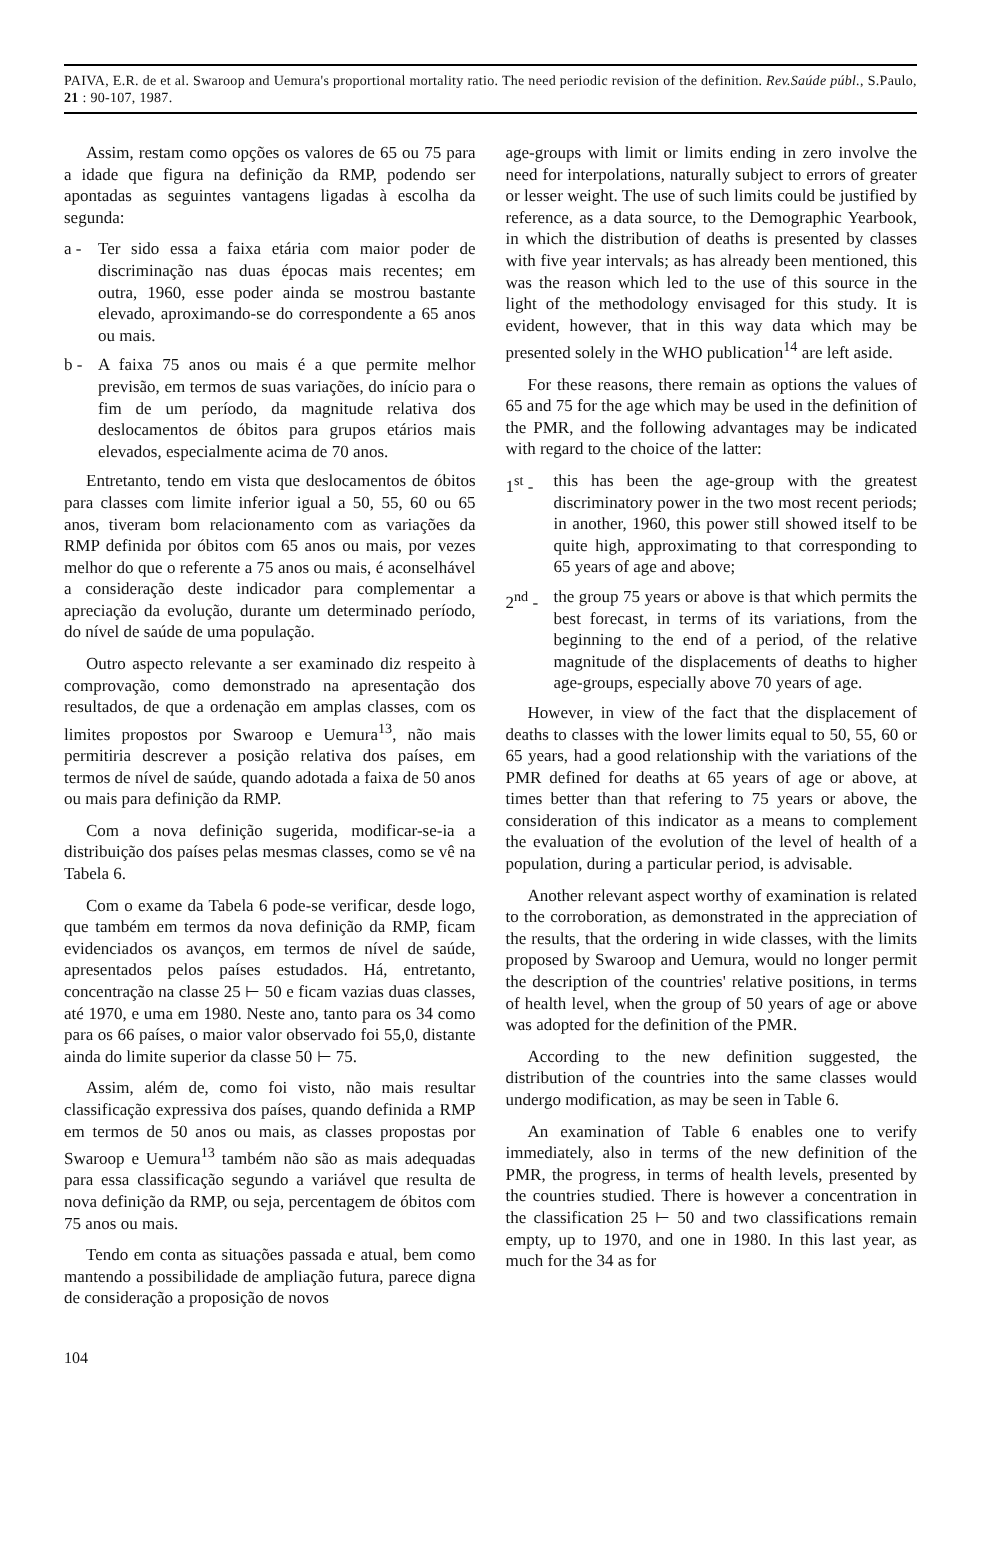PAIVA, E.R. de et al. Swaroop and Uemura's proportional mortality ratio. The need periodic revision of the definition. Rev.Saúde públ., S.Paulo, 21 : 90-107, 1987.
Assim, restam como opções os valores de 65 ou 75 para a idade que figura na definição da RMP, podendo ser apontadas as seguintes vantagens ligadas à escolha da segunda:
a - Ter sido essa a faixa etária com maior poder de discriminação nas duas épocas mais recentes; em outra, 1960, esse poder ainda se mostrou bastante elevado, aproximando-se do correspondente a 65 anos ou mais.
b - A faixa 75 anos ou mais é a que permite melhor previsão, em termos de suas variações, do início para o fim de um período, da magnitude relativa dos deslocamentos de óbitos para grupos etários mais elevados, especialmente acima de 70 anos.
Entretanto, tendo em vista que deslocamentos de óbitos para classes com limite inferior igual a 50, 55, 60 ou 65 anos, tiveram bom relacionamento com as variações da RMP definida por óbitos com 65 anos ou mais, por vezes melhor do que o referente a 75 anos ou mais, é aconselhável a consideração deste indicador para complementar a apreciação da evolução, durante um determinado período, do nível de saúde de uma população.
Outro aspecto relevante a ser examinado diz respeito à comprovação, como demonstrado na apresentação dos resultados, de que a ordenação em amplas classes, com os limites propostos por Swaroop e Uemura<sup>13</sup>, não mais permitiria descrever a posição relativa dos países, em termos de nível de saúde, quando adotada a faixa de 50 anos ou mais para definição da RMP.
Com a nova definição sugerida, modificar-se-ia a distribuição dos países pelas mesmas classes, como se vê na Tabela 6.
Com o exame da Tabela 6 pode-se verificar, desde logo, que também em termos da nova definição da RMP, ficam evidenciados os avanços, em termos de nível de saúde, apresentados pelos países estudados. Há, entretanto, concentração na classe 25 ⊢ 50 e ficam vazias duas classes, até 1970, e uma em 1980. Neste ano, tanto para os 34 como para os 66 países, o maior valor observado foi 55,0, distante ainda do limite superior da classe 50 ⊢ 75.
Assim, além de, como foi visto, não mais resultar classificação expressiva dos países, quando definida a RMP em termos de 50 anos ou mais, as classes propostas por Swaroop e Uemura<sup>13</sup> também não são as mais adequadas para essa classificação segundo a variável que resulta de nova definição da RMP, ou seja, percentagem de óbitos com 75 anos ou mais.
Tendo em conta as situações passada e atual, bem como mantendo a possibilidade de ampliação futura, parece digna de consideração a proposição de novos
age-groups with limit or limits ending in zero involve the need for interpolations, naturally subject to errors of greater or lesser weight. The use of such limits could be justified by reference, as a data source, to the Demographic Yearbook, in which the distribution of deaths is presented by classes with five year intervals; as has already been mentioned, this was the reason which led to the use of this source in the light of the methodology envisaged for this study. It is evident, however, that in this way data which may be presented solely in the WHO publication<sup>14</sup> are left aside.
For these reasons, there remain as options the values of 65 and 75 for the age which may be used in the definition of the PMR, and the following advantages may be indicated with regard to the choice of the latter:
1<sup>st</sup> - this has been the age-group with the greatest discriminatory power in the two most recent periods; in another, 1960, this power still showed itself to be quite high, approximating to that corresponding to 65 years of age and above;
2<sup>nd</sup> - the group 75 years or above is that which permits the best forecast, in terms of its variations, from the beginning to the end of a period, of the relative magnitude of the displacements of deaths to higher age-groups, especially above 70 years of age.
However, in view of the fact that the displacement of deaths to classes with the lower limits equal to 50, 55, 60 or 65 years, had a good relationship with the variations of the PMR defined for deaths at 65 years of age or above, at times better than that refering to 75 years or above, the consideration of this indicator as a means to complement the evaluation of the evolution of the level of health of a population, during a particular period, is advisable.
Another relevant aspect worthy of examination is related to the corroboration, as demonstrated in the appreciation of the results, that the ordering in wide classes, with the limits proposed by Swaroop and Uemura, would no longer permit the description of the countries' relative positions, in terms of health level, when the group of 50 years of age or above was adopted for the definition of the PMR.
According to the new definition suggested, the distribution of the countries into the same classes would undergo modification, as may be seen in Table 6.
An examination of Table 6 enables one to verify immediately, also in terms of the new definition of the PMR, the progress, in terms of health levels, presented by the countries studied. There is however a concentration in the classification 25 ⊢ 50 and two classifications remain empty, up to 1970, and one in 1980. In this last year, as much for the 34 as for
104